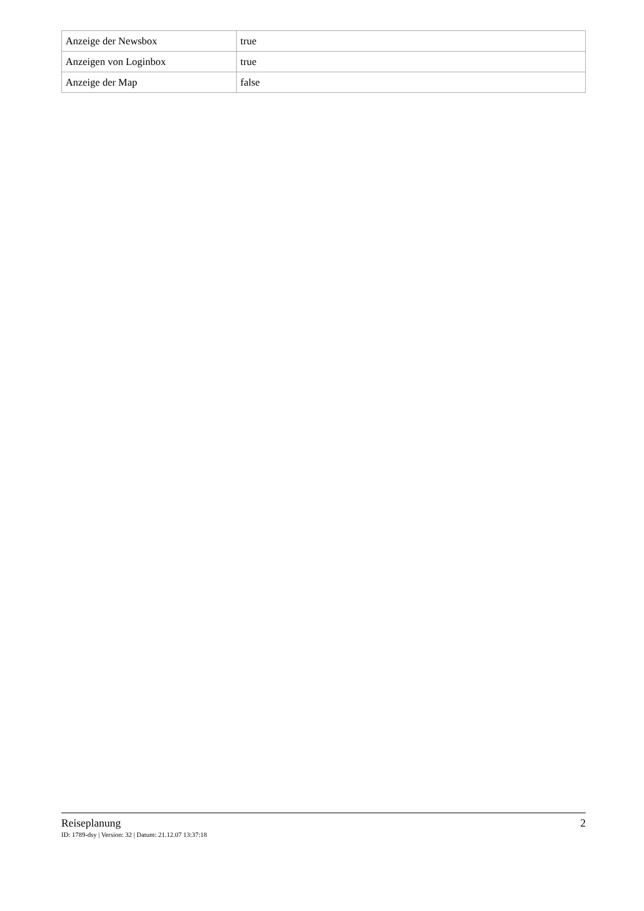| Anzeige der Newsbox | true |
| Anzeigen von Loginbox | true |
| Anzeige der Map | false |
Reiseplanung 2
ID: 1789-dsy | Version: 32 | Datum: 21.12.07 13:37:18